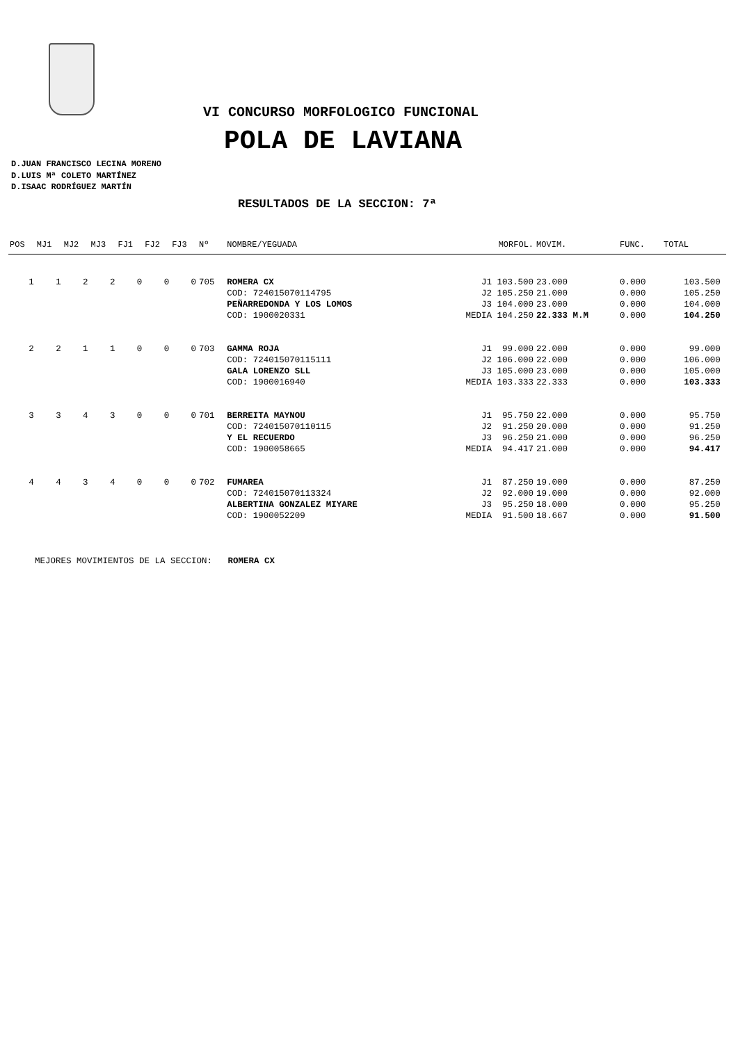VI CONCURSO MORFOLOGICO FUNCIONAL
POLA DE LAVIANA
D.JUAN FRANCISCO LECINA MORENO
D.LUIS Mª COLETO MARTÍNEZ
D.ISAAC RODRÍGUEZ MARTÍN
RESULTADOS DE LA SECCION: 7ª
| POS | MJ1 | MJ2 | MJ3 | FJ1 | FJ2 | FJ3 | Nº | NOMBRE/YEGUADA | MORFOL. | MOVIM. | FUNC. | TOTAL | |
| --- | --- | --- | --- | --- | --- | --- | --- | --- | --- | --- | --- | --- | --- |
| 1 | 1 | 2 | 2 | 0 | 0 | 0 | 705 | ROMERA CX | J1 103.500 | 23.000 | 0.000 | 103.500 | |
| | | | | | | | | COD: 724015070114795 | J2 105.250 | 21.000 | 0.000 | 105.250 | |
| | | | | | | | | PEÑARREDONDA Y LOS LOMOS | J3 104.000 | 23.000 | 0.000 | 104.000 | |
| | | | | | | | | COD: 1900020331 | MEDIA 104.250 | 22.333 M.M | 0.000 | 104.250 | |
| 2 | 2 | 1 | 1 | 0 | 0 | 0 | 703 | GAMMA ROJA | J1 99.000 | 22.000 | 0.000 | 99.000 | |
| | | | | | | | | COD: 724015070115111 | J2 106.000 | 22.000 | 0.000 | 106.000 | |
| | | | | | | | | GALA LORENZO SLL | J3 105.000 | 23.000 | 0.000 | 105.000 | |
| | | | | | | | | COD: 1900016940 | MEDIA 103.333 | 22.333 | 0.000 | 103.333 | |
| 3 | 3 | 4 | 3 | 0 | 0 | 0 | 701 | BERREITA MAYNOU | J1 95.750 | 22.000 | 0.000 | 95.750 | |
| | | | | | | | | COD: 724015070110115 | J2 91.250 | 20.000 | 0.000 | 91.250 | |
| | | | | | | | | Y EL RECUERDO | J3 96.250 | 21.000 | 0.000 | 96.250 | |
| | | | | | | | | COD: 1900058665 | MEDIA 94.417 | 21.000 | 0.000 | 94.417 | |
| 4 | 4 | 3 | 4 | 0 | 0 | 0 | 702 | FUMAREA | J1 87.250 | 19.000 | 0.000 | 87.250 | |
| | | | | | | | | COD: 724015070113324 | J2 92.000 | 19.000 | 0.000 | 92.000 | |
| | | | | | | | | ALBERTINA GONZALEZ MIYARE | J3 95.250 | 18.000 | 0.000 | 95.250 | |
| | | | | | | | | COD: 1900052209 | MEDIA 91.500 | 18.667 | 0.000 | 91.500 | |
MEJORES MOVIMIENTOS DE LA SECCION: ROMERA CX